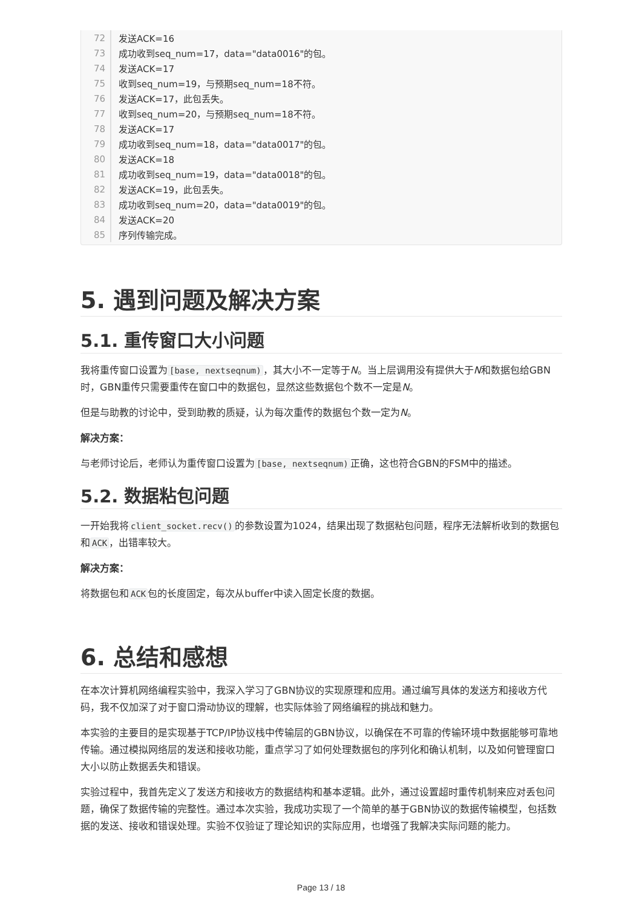| 72 | 发送ACK=16 |
| 73 | 成功收到seq_num=17，data="data0016"的包。 |
| 74 | 发送ACK=17 |
| 75 | 收到seq_num=19，与预期seq_num=18不符。 |
| 76 | 发送ACK=17，此包丢失。 |
| 77 | 收到seq_num=20，与预期seq_num=18不符。 |
| 78 | 发送ACK=17 |
| 79 | 成功收到seq_num=18，data="data0017"的包。 |
| 80 | 发送ACK=18 |
| 81 | 成功收到seq_num=19，data="data0018"的包。 |
| 82 | 发送ACK=19，此包丢失。 |
| 83 | 成功收到seq_num=20，data="data0019"的包。 |
| 84 | 发送ACK=20 |
| 85 | 序列传输完成。 |
5. 遇到问题及解决方案
5.1. 重传窗口大小问题
我将重传窗口设置为[base, nextseqnum)，其大小不一定等于N。当上层调用没有提供大于N和数据包给GBN时，GBN重传只需要重传在窗口中的数据包，显然这些数据包个数不一定是N。
但是与助教的讨论中，受到助教的质疑，认为每次重传的数据包个数一定为N。
解决方案：
与老师讨论后，老师认为重传窗口设置为[base, nextseqnum)正确，这也符合GBN的FSM中的描述。
5.2. 数据粘包问题
一开始我将client_socket.recv()的参数设置为1024，结果出现了数据粘包问题，程序无法解析收到的数据包和ACK，出错率较大。
解决方案：
将数据包和ACK包的长度固定，每次从buffer中读入固定长度的数据。
6. 总结和感想
在本次计算机网络编程实验中，我深入学习了GBN协议的实现原理和应用。通过编写具体的发送方和接收方代码，我不仅加深了对于窗口滑动协议的理解，也实际体验了网络编程的挑战和魅力。
本实验的主要目的是实现基于TCP/IP协议栈中传输层的GBN协议，以确保在不可靠的传输环境中数据能够可靠地传输。通过模拟网络层的发送和接收功能，重点学习了如何处理数据包的序列化和确认机制，以及如何管理窗口大小以防止数据丢失和错误。
实验过程中，我首先定义了发送方和接收方的数据结构和基本逻辑。此外，通过设置超时重传机制来应对丢包问题，确保了数据传输的完整性。通过本次实验，我成功实现了一个简单的基于GBN协议的数据传输模型，包括数据的发送、接收和错误处理。实验不仅验证了理论知识的实际应用，也增强了我解决实际问题的能力。
Page 13 / 18